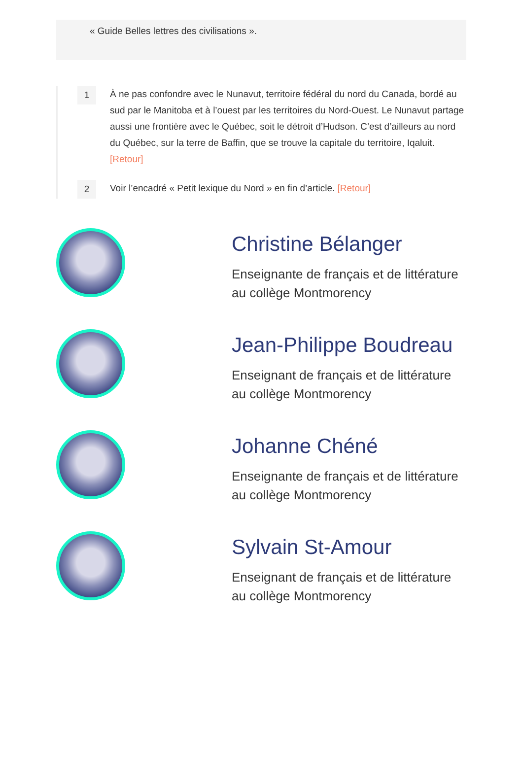« Guide Belles lettres des civilisations ».
1
À ne pas confondre avec le Nunavut, territoire fédéral du nord du Canada, bordé au sud par le Manitoba et à l’ouest par les territoires du Nord-Ouest. Le Nunavut partage aussi une frontière avec le Québec, soit le détroit d’Hudson. C’est d’ailleurs au nord du Québec, sur la terre de Baffin, que se trouve la capitale du territoire, Iqaluit. [Retour]
2
Voir l’encadré « Petit lexique du Nord » en fin d’article. [Retour]
Christine Bélanger
Enseignante de français et de littérature au collège Montmorency
Jean-Philippe Boudreau
Enseignant de français et de littérature au collège Montmorency
Johanne Chéné
Enseignante de français et de littérature au collège Montmorency
Sylvain St-Amour
Enseignant de français et de littérature au collège Montmorency